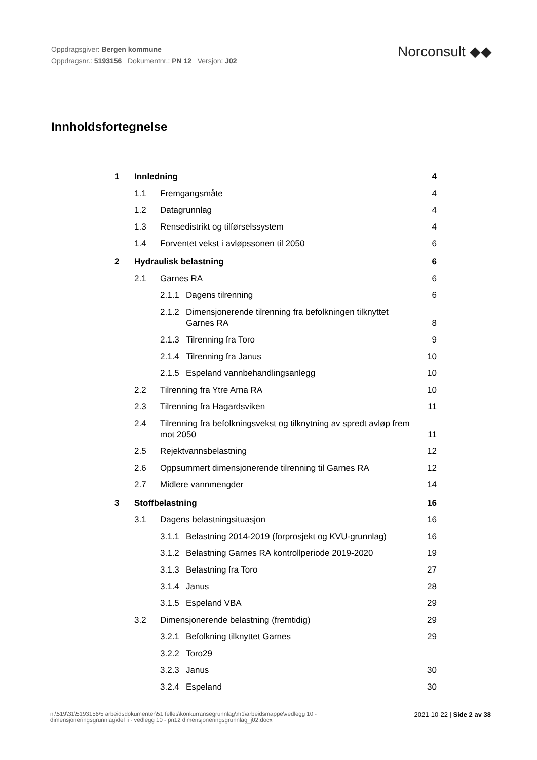Oppdragsgiver: Bergen kommune
Oppdragsnr.: 5193156 Dokumentnr.: PN 12 Versjon: J02
Norconsult ◆◆
Innholdsfortegnelse
1 Innledning 4
1.1 Fremgangsmåte 4
1.2 Datagrunnlag 4
1.3 Rensedistrikt og tilførselssystem 4
1.4 Forventet vekst i avløpssonen til 2050 6
2 Hydraulisk belastning 6
2.1 Garnes RA 6
2.1.1 Dagens tilrenning 6
2.1.2 Dimensjonerende tilrenning fra befolkningen tilknyttet Garnes RA 8
2.1.3 Tilrenning fra Toro 9
2.1.4 Tilrenning fra Janus 10
2.1.5 Espeland vannbehandlingsanlegg 10
2.2 Tilrenning fra Ytre Arna RA 10
2.3 Tilrenning fra Hagardsviken 11
2.4 Tilrenning fra befolkningsvekst og tilknytning av spredt avløp frem mot 2050 11
2.5 Rejektvannsbelastning 12
2.6 Oppsummert dimensjonerende tilrenning til Garnes RA 12
2.7 Midlere vannmengder 14
3 Stoffbelastning 16
3.1 Dagens belastningsituasjon 16
3.1.1 Belastning 2014-2019 (forprosjekt og KVU-grunnlag) 16
3.1.2 Belastning Garnes RA kontrollperiode 2019-2020 19
3.1.3 Belastning fra Toro 27
3.1.4 Janus 28
3.1.5 Espeland VBA 29
3.2 Dimensjonerende belastning (fremtidig) 29
3.2.1 Befolkning tilknyttet Garnes 29
3.2.2 Toro29
3.2.3 Janus 30
3.2.4 Espeland 30
n:\519\31\5193156\5 arbeidsdokumenter\51 felles\konkurransegrunnlag\m1\arbeidsmappe\vedlegg 10 -
dimensjoneringsgrunnlag\del ii - vedlegg 10 - pn12 dimensjoneringsgrunnlag_j02.docx
2021-10-22 | Side 2 av 38